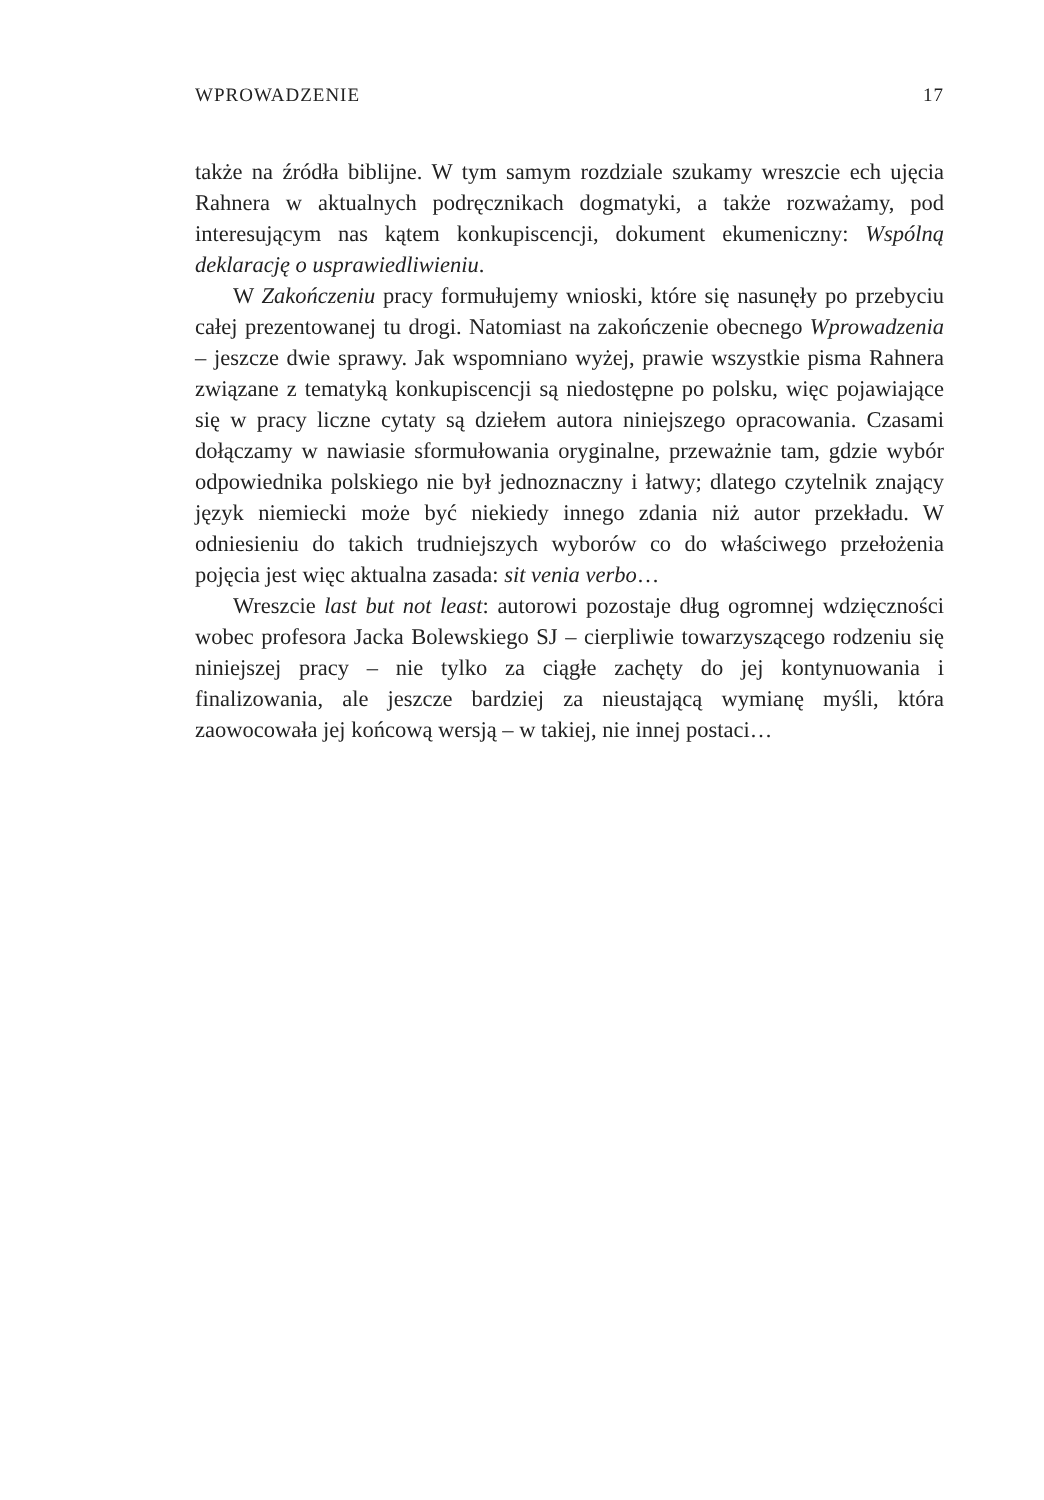WPROWADZENIE 17
także na źródła biblijne. W tym samym rozdziale szukamy wreszcie ech ujęcia Rahnera w aktualnych podręcznikach dogmatyki, a także rozważamy, pod interesującym nas kątem konkupiscencji, dokument ekumeniczny: Wspólną deklarację o usprawiedliwieniu.
W Zakończeniu pracy formułujemy wnioski, które się nasunęły po przebyciu całej prezentowanej tu drogi. Natomiast na zakończenie obecnego Wprowadzenia – jeszcze dwie sprawy. Jak wspomniano wyżej, prawie wszystkie pisma Rahnera związane z tematyką konkupiscencji są niedostępne po polsku, więc pojawiające się w pracy liczne cytaty są dziełem autora niniejszego opracowania. Czasami dołączamy w nawiasie sformułowania oryginalne, przeważnie tam, gdzie wybór odpowiednika polskiego nie był jednoznaczny i łatwy; dlatego czytelnik znający język niemiecki może być niekiedy innego zdania niż autor przekładu. W odniesieniu do takich trudniejszych wyborów co do właściwego przełożenia pojęcia jest więc aktualna zasada: sit venia verbo…
Wreszcie last but not least: autorowi pozostaje dług ogromnej wdzięczności wobec profesora Jacka Bolewskiego SJ – cierpliwie towarzyszącego rodzeniu się niniejszej pracy – nie tylko za ciągłe zachęty do jej kontynuowania i finalizowania, ale jeszcze bardziej za nieustającą wymianę myśli, która zaowocowała jej końcową wersją – w takiej, nie innej postaci…